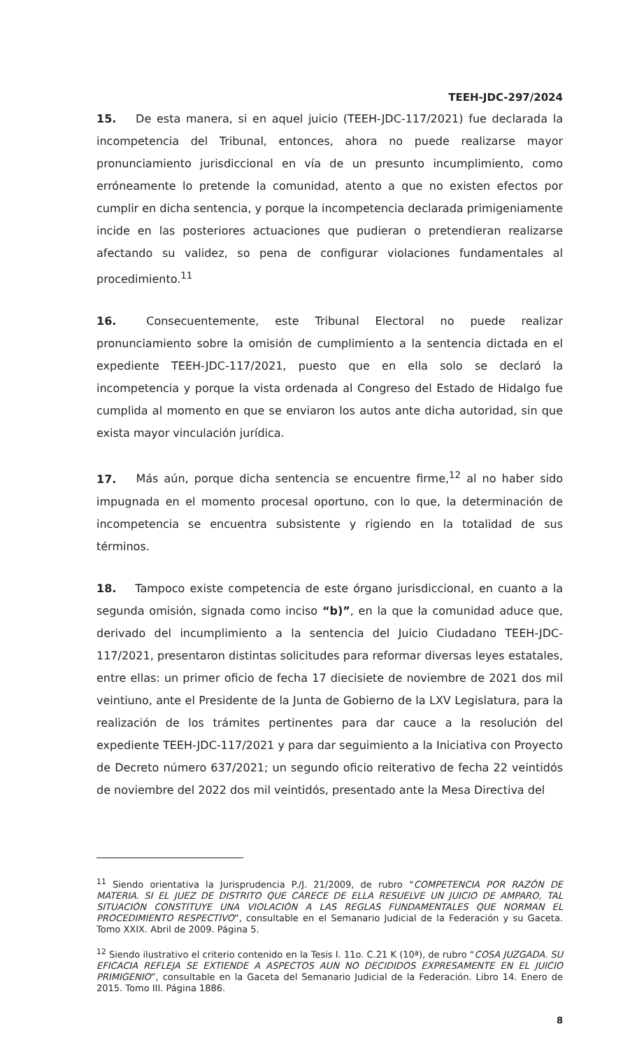TEEH-JDC-297/2024
15. De esta manera, si en aquel juicio (TEEH-JDC-117/2021) fue declarada la incompetencia del Tribunal, entonces, ahora no puede realizarse mayor pronunciamiento jurisdiccional en vía de un presunto incumplimiento, como erróneamente lo pretende la comunidad, atento a que no existen efectos por cumplir en dicha sentencia, y porque la incompetencia declarada primigeniamente incide en las posteriores actuaciones que pudieran o pretendieran realizarse afectando su validez, so pena de configurar violaciones fundamentales al procedimiento.<sup>11</sup>
16. Consecuentemente, este Tribunal Electoral no puede realizar pronunciamiento sobre la omisión de cumplimiento a la sentencia dictada en el expediente TEEH-JDC-117/2021, puesto que en ella solo se declaró la incompetencia y porque la vista ordenada al Congreso del Estado de Hidalgo fue cumplida al momento en que se enviaron los autos ante dicha autoridad, sin que exista mayor vinculación jurídica.
17. Más aún, porque dicha sentencia se encuentre firme,<sup>12</sup> al no haber sido impugnada en el momento procesal oportuno, con lo que, la determinación de incompetencia se encuentra subsistente y rigiendo en la totalidad de sus términos.
18. Tampoco existe competencia de este órgano jurisdiccional, en cuanto a la segunda omisión, signada como inciso “b)”, en la que la comunidad aduce que, derivado del incumplimiento a la sentencia del Juicio Ciudadano TEEH-JDC-117/2021, presentaron distintas solicitudes para reformar diversas leyes estatales, entre ellas: un primer oficio de fecha 17 diecisiete de noviembre de 2021 dos mil veintiuno, ante el Presidente de la Junta de Gobierno de la LXV Legislatura, para la realización de los trámites pertinentes para dar cauce a la resolución del expediente TEEH-JDC-117/2021 y para dar seguimiento a la Iniciativa con Proyecto de Decreto número 637/2021; un segundo oficio reiterativo de fecha 22 veintidós de noviembre del 2022 dos mil veintidós, presentado ante la Mesa Directiva del
<sup>11</sup> Siendo orientativa la Jurisprudencia P./J. 21/2009, de rubro “COMPETENCIA POR RAZÓN DE MATERIA. SI EL JUEZ DE DISTRITO QUE CARECE DE ELLA RESUELVE UN JUICIO DE AMPARO, TAL SITUACIÓN CONSTITUYE UNA VIOLACIÓN A LAS REGLAS FUNDAMENTALES QUE NORMAN EL PROCEDIMIENTO RESPECTIVO”, consultable en el Semanario Judicial de la Federación y su Gaceta. Tomo XXIX. Abril de 2009. Página 5.
<sup>12</sup> Siendo ilustrativo el criterio contenido en la Tesis I. 11o. C.21 K (10ª), de rubro “COSA JUZGADA. SU EFICACIA REFLEJA SE EXTIENDE A ASPECTOS AUN NO DECIDIDOS EXPRESAMENTE EN EL JUICIO PRIMIGENIO”, consultable en la Gaceta del Semanario Judicial de la Federación. Libro 14. Enero de 2015. Tomo III. Página 1886.
8